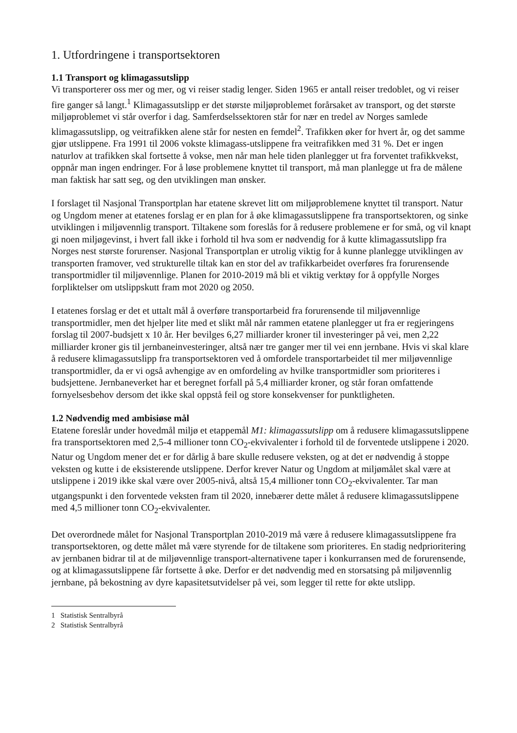1. Utfordringene i transportsektoren
1.1 Transport og klimagassutslipp
Vi transporterer oss mer og mer, og vi reiser stadig lenger. Siden 1965 er antall reiser tredoblet, og vi reiser fire ganger så langt.<sup>1</sup> Klimagassutslipp er det største miljøproblemet forårsaket av transport, og det største miljøproblemet vi står overfor i dag. Samferdselssektoren står for nær en tredel av Norges samlede klimagassutslipp, og veitrafikken alene står for nesten en femdel<sup>2</sup>. Trafikken øker for hvert år, og det samme gjør utslippene. Fra 1991 til 2006 vokste klimagass-utslippene fra veitrafikken med 31 %. Det er ingen naturlov at trafikken skal fortsette å vokse, men når man hele tiden planlegger ut fra forventet trafikkvekst, oppnår man ingen endringer. For å løse problemene knyttet til transport, må man planlegge ut fra de målene man faktisk har satt seg, og den utviklingen man ønsker.
I forslaget til Nasjonal Transportplan har etatene skrevet litt om miljøproblemene knyttet til transport. Natur og Ungdom mener at etatenes forslag er en plan for å øke klimagassutslippene fra transportsektoren, og sinke utviklingen i miljøvennlig transport. Tiltakene som foreslås for å redusere problemene er for små, og vil knapt gi noen miljøgevinst, i hvert fall ikke i forhold til hva som er nødvendig for å kutte klimagassutslipp fra Norges nest største forurenser. Nasjonal Transportplan er utrolig viktig for å kunne planlegge utviklingen av transporten framover, ved strukturelle tiltak kan en stor del av trafikkarbeidet overføres fra forurensende transportmidler til miljøvennlige. Planen for 2010-2019 må bli et viktig verktøy for å oppfylle Norges forpliktelser om utslippskutt fram mot 2020 og 2050.
I etatenes forslag er det et uttalt mål å overføre transportarbeid fra forurensende til miljøvennlige transportmidler, men det hjelper lite med et slikt mål når rammen etatene planlegger ut fra er regjeringens forslag til 2007-budsjett x 10 år. Her bevilges 6,27 milliarder kroner til investeringer på vei, men 2,22 milliarder kroner gis til jernbaneinvesteringer, altså nær tre ganger mer til vei enn jernbane. Hvis vi skal klare å redusere klimagassutslipp fra transportsektoren ved å omfordele transportarbeidet til mer miljøvennlige transportmidler, da er vi også avhengige av en omfordeling av hvilke transportmidler som prioriteres i budsjettene. Jernbaneverket har et beregnet forfall på 5,4 milliarder kroner, og står foran omfattende fornyelsesbehov dersom det ikke skal oppstå feil og store konsekvenser for punktligheten.
1.2 Nødvendig med ambisiøse mål
Etatene foreslår under hovedmål miljø et etappemål M1: klimagassutslipp om å redusere klimagassutslippene fra transportsektoren med 2,5-4 millioner tonn CO<sub>2</sub>-ekvivalenter i forhold til de forventede utslippene i 2020. Natur og Ungdom mener det er for dårlig å bare skulle redusere veksten, og at det er nødvendig å stoppe veksten og kutte i de eksisterende utslippene. Derfor krever Natur og Ungdom at miljømålet skal være at utslippene i 2019 ikke skal være over 2005-nivå, altså 15,4 millioner tonn CO<sub>2</sub>-ekvivalenter. Tar man utgangspunkt i den forventede veksten fram til 2020, innebærer dette målet å redusere klimagassutslippene med 4,5 millioner tonn CO<sub>2</sub>-ekvivalenter.
Det overordnede målet for Nasjonal Transportplan 2010-2019 må være å redusere klimagassutslippene fra transportsektoren, og dette målet må være styrende for de tiltakene som prioriteres. En stadig nedprioritering av jernbanen bidrar til at de miljøvennlige transport-alternativene taper i konkurransen med de forurensende, og at klimagassutslippene får fortsette å øke. Derfor er det nødvendig med en storsatsing på miljøvennlig jernbane, på bekostning av dyre kapasitetsutvidelser på vei, som legger til rette for økte utslipp.
1 Statistisk Sentralbyrå
2 Statistisk Sentralbyrå